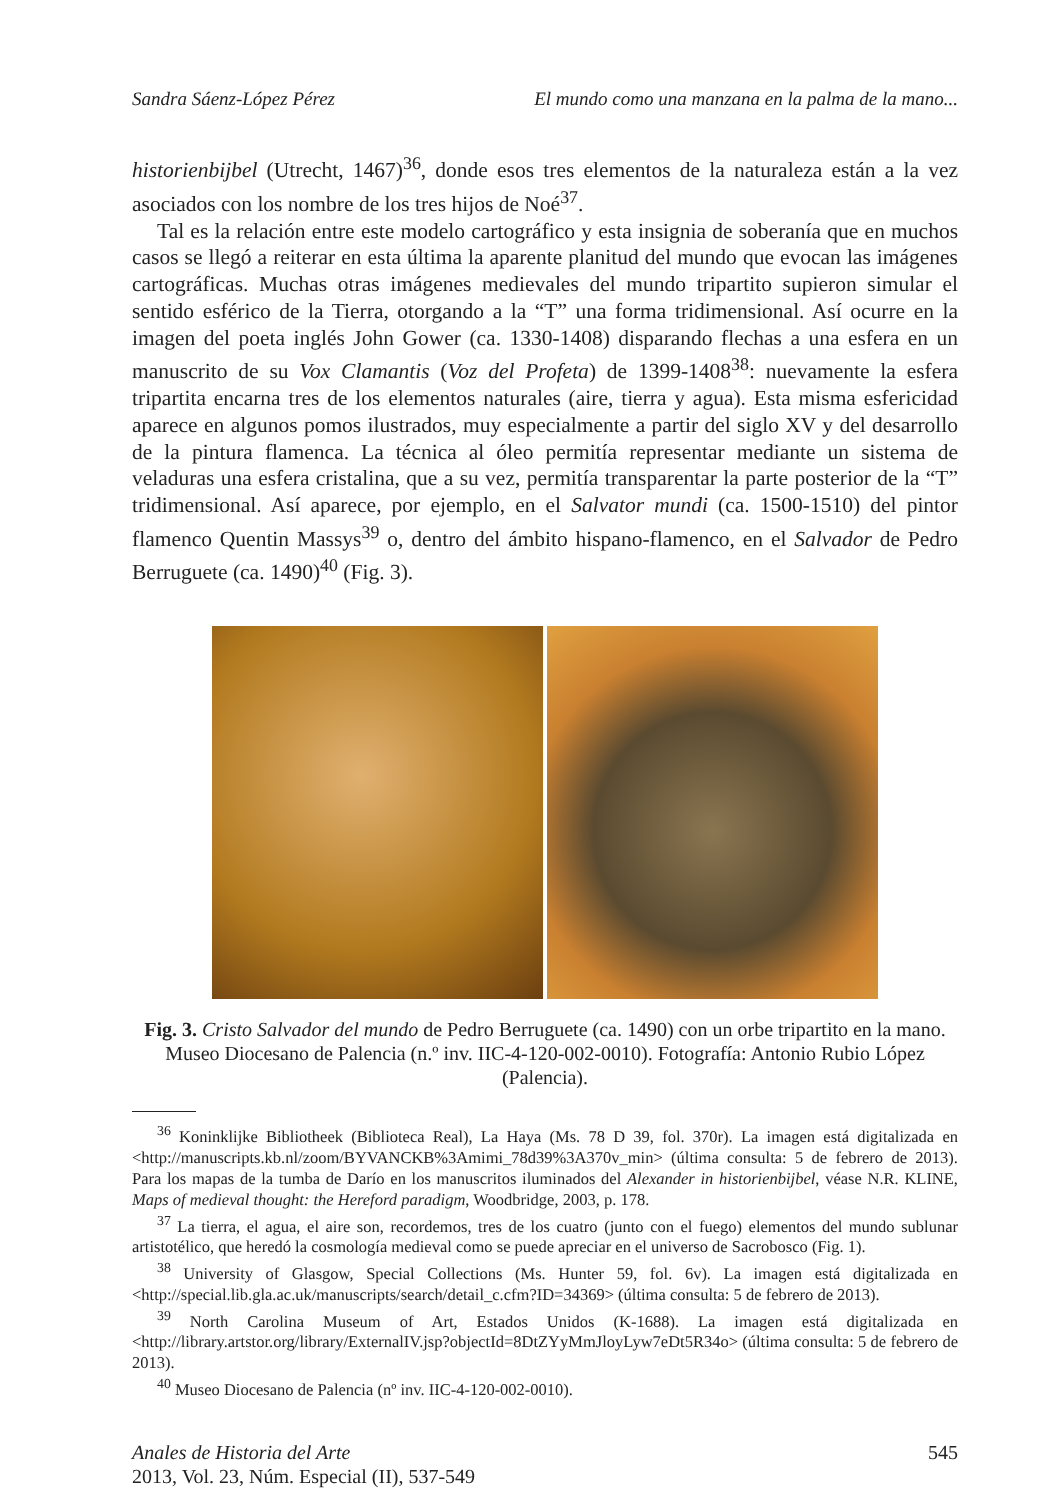Sandra Sáenz-López Pérez El mundo como una manzana en la palma de la mano...
historienbijbel (Utrecht, 1467)<sup>36</sup>, donde esos tres elementos de la naturaleza están a la vez asociados con los nombre de los tres hijos de Noé<sup>37</sup>.
Tal es la relación entre este modelo cartográfico y esta insignia de soberanía que en muchos casos se llegó a reiterar en esta última la aparente planitud del mundo que evocan las imágenes cartográficas. Muchas otras imágenes medievales del mundo tripartito supieron simular el sentido esférico de la Tierra, otorgando a la “T” una forma tridimensional. Así ocurre en la imagen del poeta inglés John Gower (ca. 1330-1408) disparando flechas a una esfera en un manuscrito de su Vox Clamantis (Voz del Profeta) de 1399-1408<sup>38</sup>: nuevamente la esfera tripartita encarna tres de los elementos naturales (aire, tierra y agua). Esta misma esfericidad aparece en algunos pomos ilustrados, muy especialmente a partir del siglo XV y del desarrollo de la pintura flamenca. La técnica al óleo permitía representar mediante un sistema de veladuras una esfera cristalina, que a su vez, permitía transparentar la parte posterior de la “T” tridimensional. Así aparece, por ejemplo, en el Salvator mundi (ca. 1500-1510) del pintor flamenco Quentin Massys<sup>39</sup> o, dentro del ámbito hispano-flamenco, en el Salvador de Pedro Berruguete (ca. 1490)<sup>40</sup> (Fig. 3).
Fig. 3. Cristo Salvador del mundo de Pedro Berruguete (ca. 1490) con un orbe tripartito en la mano. Museo Diocesano de Palencia (n.º inv. IIC-4-120-002-0010). Fotografía: Antonio Rubio López (Palencia).
<sup>36</sup> Koninklijke Bibliotheek (Biblioteca Real), La Haya (Ms. 78 D 39, fol. 370r). La imagen está digitalizada en <http://manuscripts.kb.nl/zoom/BYVANCKB%3Amimi_78d39%3A370v_min> (última consulta: 5 de febrero de 2013). Para los mapas de la tumba de Darío en los manuscritos iluminados del Alexander in historienbijbel, véase N.R. KLINE, Maps of medieval thought: the Hereford paradigm, Woodbridge, 2003, p. 178.
<sup>37</sup> La tierra, el agua, el aire son, recordemos, tres de los cuatro (junto con el fuego) elementos del mundo sublunar artistotélico, que heredó la cosmología medieval como se puede apreciar en el universo de Sacrobosco (Fig. 1).
<sup>38</sup> University of Glasgow, Special Collections (Ms. Hunter 59, fol. 6v). La imagen está digitalizada en <http://special.lib.gla.ac.uk/manuscripts/search/detail_c.cfm?ID=34369> (última consulta: 5 de febrero de 2013).
<sup>39</sup> North Carolina Museum of Art, Estados Unidos (K-1688). La imagen está digitalizada en <http://library.artstor.org/library/ExternalIV.jsp?objectId=8DtZYyMmJloyLyw7eDt5R34o> (última consulta: 5 de febrero de 2013).
<sup>40</sup> Museo Diocesano de Palencia (nº inv. IIC-4-120-002-0010).
Anales de Historia del Arte
2013, Vol. 23, Núm. Especial (II), 537-549
545